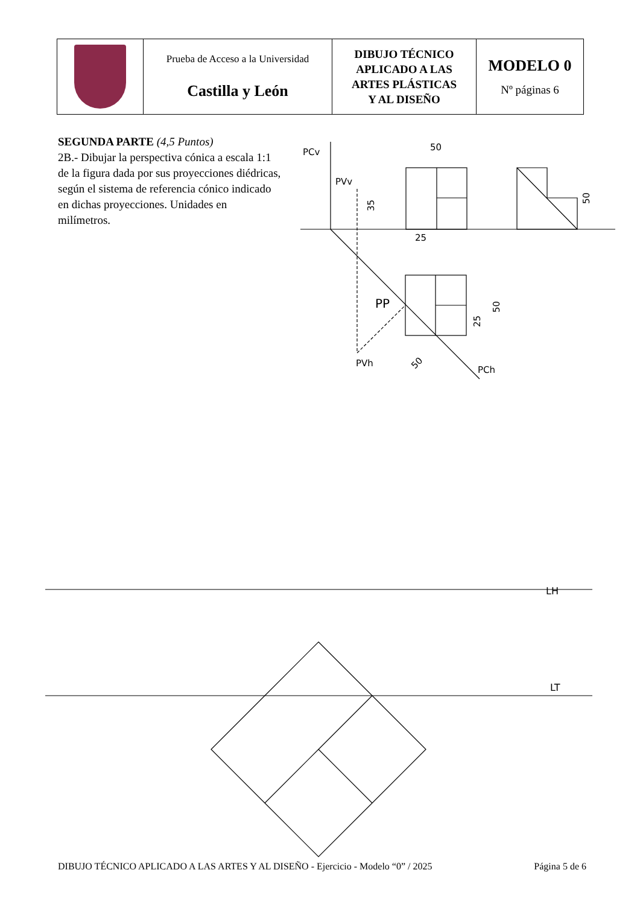| | Prueba de Acceso a la Universidad Castilla y León | DIBUJO TÉCNICO APLICADO A LAS ARTES PLÁSTICAS Y AL DISEÑO | MODELO 0 Nº páginas 6 |
SEGUNDA PARTE (4,5 Puntos)
2B.- Dibujar la perspectiva cónica a escala 1:1 de la figura dada por sus proyecciones diédricas, según el sistema de referencia cónico indicado en dichas proyecciones. Unidades en milímetros.
PCv
PVv
50
25
PP
PVh
PCh
LH
LT
35
50
50
25
50
DIBUJO TÉCNICO APLICADO A LAS ARTES Y AL DISEÑO - Ejercicio - Modelo “0” / 2025 Página 5 de 6